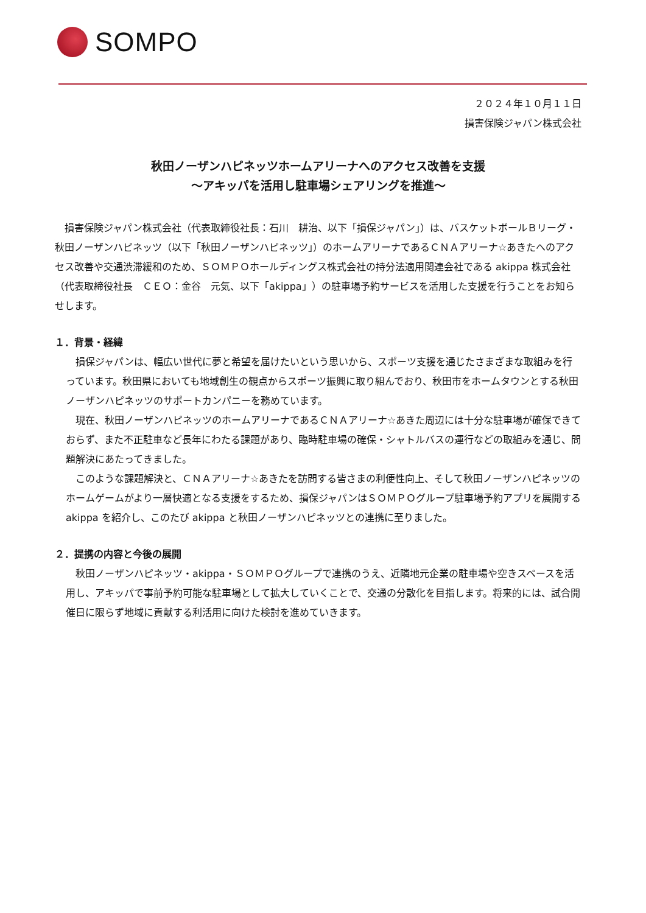SOMPO
２０２４年１０月１１日
損害保険ジャパン株式会社
秋田ノーザンハピネッツホームアリーナへのアクセス改善を支援
～アキッパを活用し駐車場シェアリングを推進～
　損害保険ジャパン株式会社（代表取締役社長：石川　耕治、以下「損保ジャパン」）は、バスケットボールＢリーグ・秋田ノーザンハピネッツ（以下「秋田ノーザンハピネッツ」）のホームアリーナであるＣＮＡアリーナ☆あきたへのアクセス改善や交通渋滞緩和のため、ＳＯＭＰＯホールディングス株式会社の持分法適用関連会社である akippa 株式会社（代表取締役社長　ＣＥＯ：金谷　元気、以下「akippa」）の駐車場予約サービスを活用した支援を行うことをお知らせします。
１．背景・経緯
　損保ジャパンは、幅広い世代に夢と希望を届けたいという思いから、スポーツ支援を通じたさまざまな取組みを行っています。秋田県においても地域創生の観点からスポーツ振興に取り組んでおり、秋田市をホームタウンとする秋田ノーザンハピネッツのサポートカンパニーを務めています。
　現在、秋田ノーザンハピネッツのホームアリーナであるＣＮＡアリーナ☆あきた周辺には十分な駐車場が確保できておらず、また不正駐車など長年にわたる課題があり、臨時駐車場の確保・シャトルバスの運行などの取組みを通じ、問題解決にあたってきました。
　このような課題解決と、ＣＮＡアリーナ☆あきたを訪問する皆さまの利便性向上、そして秋田ノーザンハピネッツのホームゲームがより一層快適となる支援をするため、損保ジャパンはＳＯＭＰＯグループ駐車場予約アプリを展開する akippa を紹介し、このたび akippa と秋田ノーザンハピネッツとの連携に至りました。
２．提携の内容と今後の展開
　秋田ノーザンハピネッツ・akippa・ＳＯＭＰＯグループで連携のうえ、近隣地元企業の駐車場や空きスペースを活用し、アキッパで事前予約可能な駐車場として拡大していくことで、交通の分散化を目指します。将来的には、試合開催日に限らず地域に貢献する利活用に向けた検討を進めていきます。